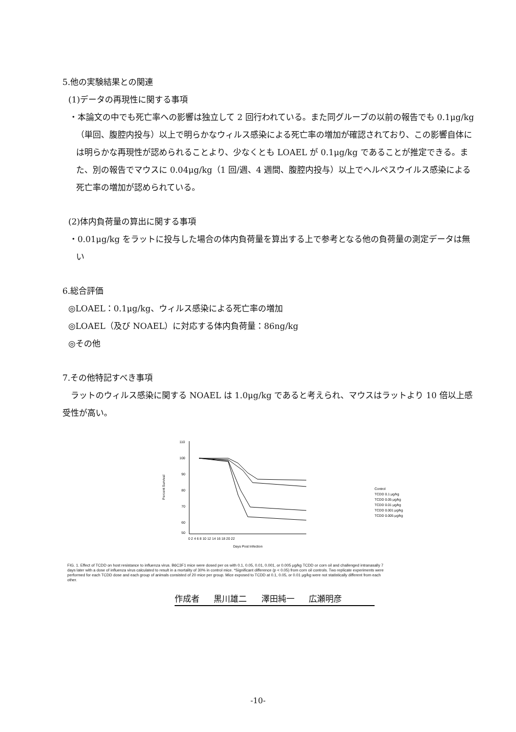5.他の実験結果との関連
(1)データの再現性に関する事項
・本論文の中でも死亡率への影響は独立して 2 回行われている。また同グループの以前の報告でも 0.1μg/kg（単回、腹腔内投与）以上で明らかなウィルス感染による死亡率の増加が確認されており、この影響自体には明らかな再現性が認められることより、少なくとも LOAEL が 0.1μg/kg であることが推定できる。また、別の報告でマウスに 0.04μg/kg（1 回/週、4 週間、腹腔内投与）以上でヘルペスウイルス感染による死亡率の増加が認められている。
(2)体内負荷量の算出に関する事項
・0.01μg/kg をラットに投与した場合の体内負荷量を算出する上で参考となる他の負荷量の測定データは無い
6.総合評価
◎LOAEL：0.1μg/kg、ウィルス感染による死亡率の増加
◎LOAEL（及び NOAEL）に対応する体内負荷量：86ng/kg
◎その他
7.その他特記すべき事項
　ラットのウィルス感染に関する NOAEL は 1.0μg/kg であると考えられ、マウスはラットより 10 倍以上感受性が高い。
110
100
90
80
70
60
50
0 2 4 6 8 10 12 14 16 18 20 22
Days Post Infection
Percent Survival
Control
TCDD 0.1 μg/kg
TCDD 0.05 μg/kg
TCDD 0.01 μg/kg
TCDD 0.001 μg/kg
TCDD 0.005 μg/kg
FIG. 1. Effect of TCDD on host resistance to influenza virus. B6C3F1 mice were dosed per os with 0.1, 0.05, 0.01, 0.001, or 0.005 μg/kg TCDD or corn oil and challenged intranasally 7 days later with a dose of influenza virus calculated to result in a mortality of 30% in control mice. *Significant difference (p < 0.05) from corn oil controls. Two replicate experiments were performed for each TCDD dose and each group of animals consisted of 20 mice per group. Mice exposed to TCDD at 0.1, 0.05, or 0.01 μg/kg were not statistically different from each other.
作成者 黒川雄二 澤田純一 広瀬明彦
-10-